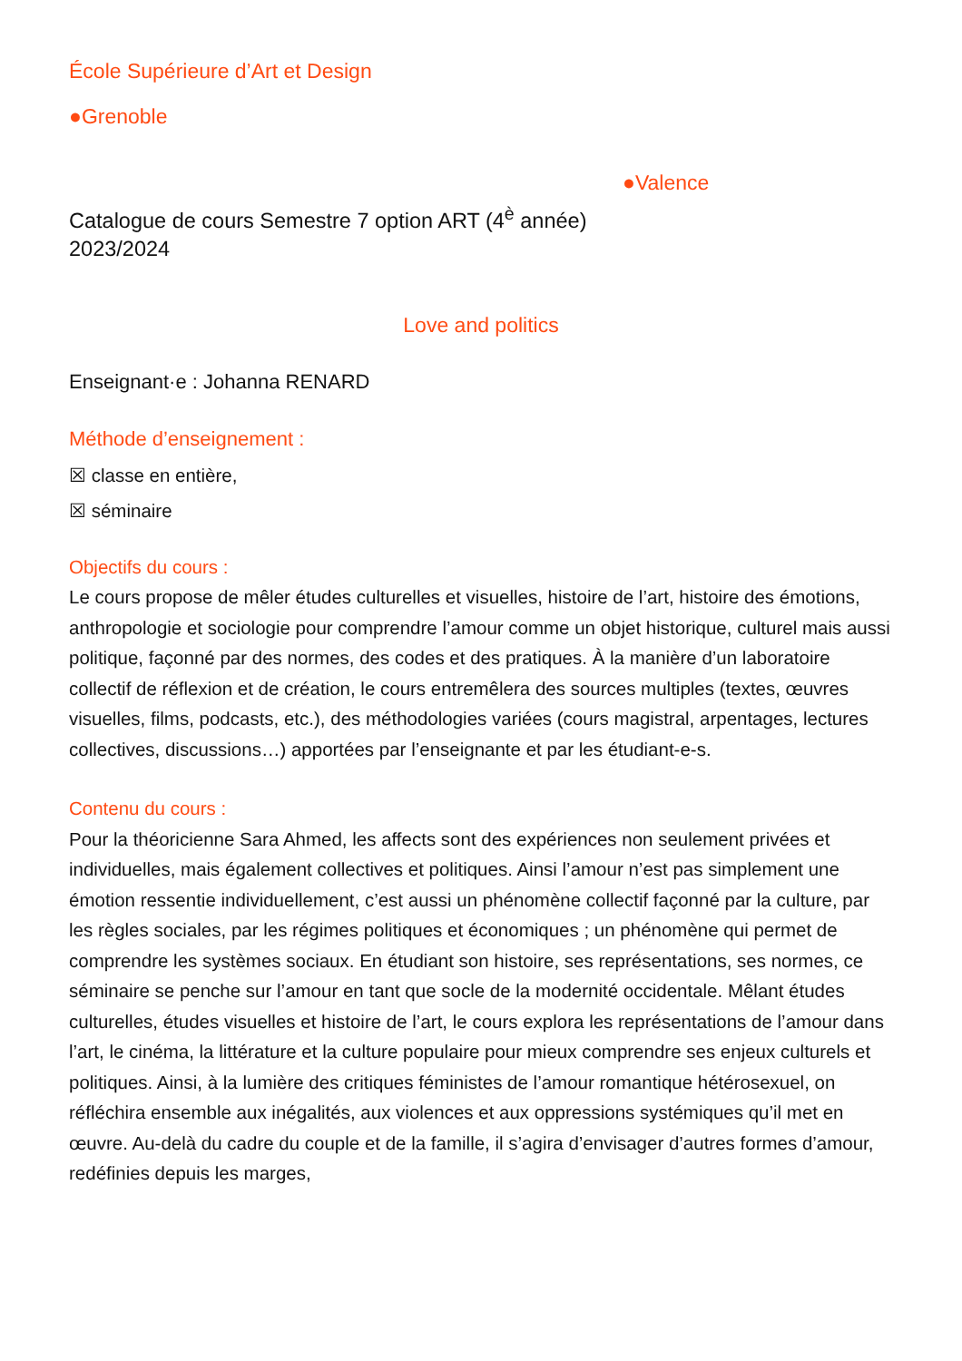École Supérieure d’Art et Design
●Grenoble
●Valence
Catalogue de cours Semestre 7 option ART (4<sup>è</sup> année)
2023/2024
Love and politics
Enseignant·e : Johanna RENARD
Méthode d’enseignement :
☒ classe en entière,
☒ séminaire
Objectifs du cours :
Le cours propose de mêler études culturelles et visuelles, histoire de l’art, histoire des émotions, anthropologie et sociologie pour comprendre l’amour comme un objet historique, culturel mais aussi politique, façonné par des normes, des codes et des pratiques. À la manière d’un laboratoire collectif de réflexion et de création, le cours entremêlera des sources multiples (textes, œuvres visuelles, films, podcasts, etc.), des méthodologies variées (cours magistral, arpentages, lectures collectives, discussions…) apportées par l’enseignante et par les étudiant-e-s.
Contenu du cours :
Pour la théoricienne Sara Ahmed, les affects sont des expériences non seulement privées et individuelles, mais également collectives et politiques. Ainsi l’amour n’est pas simplement une émotion ressentie individuellement, c’est aussi un phénomène collectif façonné par la culture, par les règles sociales, par les régimes politiques et économiques ; un phénomène qui permet de comprendre les systèmes sociaux. En étudiant son histoire, ses représentations, ses normes, ce séminaire se penche sur l’amour en tant que socle de la modernité occidentale. Mêlant études culturelles, études visuelles et histoire de l’art, le cours explora les représentations de l’amour dans l’art, le cinéma, la littérature et la culture populaire pour mieux comprendre ses enjeux culturels et politiques. Ainsi, à la lumière des critiques féministes de l’amour romantique hétérosexuel, on réfléchira ensemble aux inégalités, aux violences et aux oppressions systémiques qu’il met en œuvre. Au-delà du cadre du couple et de la famille, il s’agira d’envisager d’autres formes d’amour, redéfinies depuis les marges,